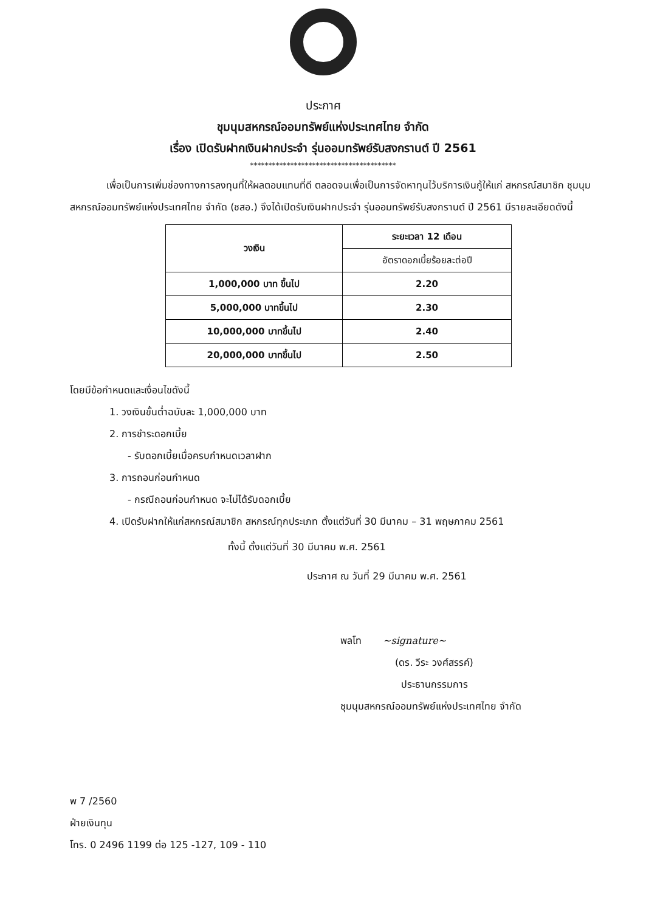ประกาศ
ชุมนุมสหกรณ์ออมทรัพย์แห่งประเทศไทย จำกัด
เรื่อง เปิดรับฝากเงินฝากประจำ รุ่นออมทรัพย์รับสงกรานต์ ปี 2561
****************************************
เพื่อเป็นการเพิ่มช่องทางการลงทุนที่ให้ผลตอบแทนที่ดี ตลอดจนเพื่อเป็นการจัดหาทุนไว้บริการเงินกู้ให้แก่ สหกรณ์สมาชิก ชุมนุมสหกรณ์ออมทรัพย์แห่งประเทศไทย จำกัด (ชสอ.) จึงได้เปิดรับเงินฝากประจำ รุ่นออมทรัพย์รับสงกรานต์ ปี 2561 มีรายละเอียดดังนี้
| วงเงิน | ระยะเวลา 12 เดือน |
| --- | --- |
| | อัตราดอกเบี้ยร้อยละต่อปี |
| 1,000,000 บาท ขึ้นไป | 2.20 |
| 5,000,000 บาทขึ้นไป | 2.30 |
| 10,000,000 บาทขึ้นไป | 2.40 |
| 20,000,000 บาทขึ้นไป | 2.50 |
โดยมีข้อกำหนดและเงื่อนไขดังนี้
1. วงเงินขั้นต่ำฉบับละ 1,000,000 บาท
2. การชำระดอกเบี้ย
- รับดอกเบี้ยเมื่อครบกำหนดเวลาฝาก
3. การถอนก่อนกำหนด
- กรณีถอนก่อนกำหนด จะไม่ได้รับดอกเบี้ย
4. เปิดรับฝากให้แก่สหกรณ์สมาชิก สหกรณ์ทุกประเภท ตั้งแต่วันที่ 30 มีนาคม – 31 พฤษภาคม 2561
ทั้งนี้ ตั้งแต่วันที่ 30 มีนาคม พ.ศ. 2561
ประกาศ ณ วันที่ 29 มีนาคม พ.ศ. 2561
พลโท ~signature~
(ดร. วีระ วงศ์สรรค์)
ประธานกรรมการ
ชุมนุมสหกรณ์ออมทรัพย์แห่งประเทศไทย จำกัด
พ 7 /2560
ฝ่ายเงินทุน
โทร. 0 2496 1199 ต่อ 125 -127, 109 - 110